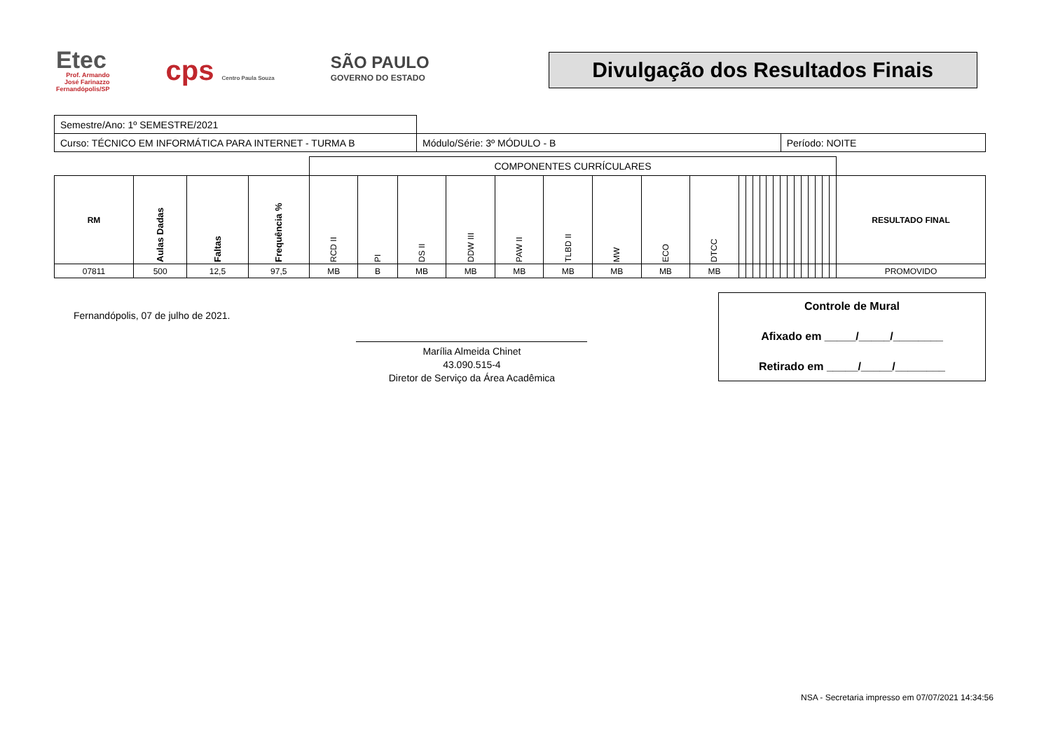Etec
Prof. Armando
José Farinazzo
Fernandópolis/SP
cps Centro Paula Souza
SÃO PAULO
GOVERNO DO ESTADO
Divulgação dos Resultados Finais
| Semestre/Ano: 1º SEMESTRE/2021 | | |
| Curso: TÉCNICO EM INFORMÁTICA PARA INTERNET - TURMA B | Módulo/Série: 3º MÓDULO - B | Período: NOITE |
| | | | | COMPONENTES CURRÍCULARES | | | | | | | | | | | | | | | | | | | | | | | |
| RM | Aulas Dadas | Faltas | Frequência % | RCD II | PI | DS II | DDW III | PAW II | TLBD II | MW | ECO | DTCC | | | | | | | | | | | | | | | RESULTADO FINAL |
| 07811 | 500 | 12,5 | 97,5 | MB | B | MB | MB | MB | MB | MB | MB | MB | | | | | | | | | | | | | | | PROMOVIDO |
Fernandópolis, 07 de julho de 2021.
Marília Almeida Chinet
43.090.515-4
Diretor de Serviço da Área Acadêmica
Controle de Mural
Afixado em _____/_____/________
Retirado em _____/_____/________
NSA - Secretaria impresso em 07/07/2021 14:34:56